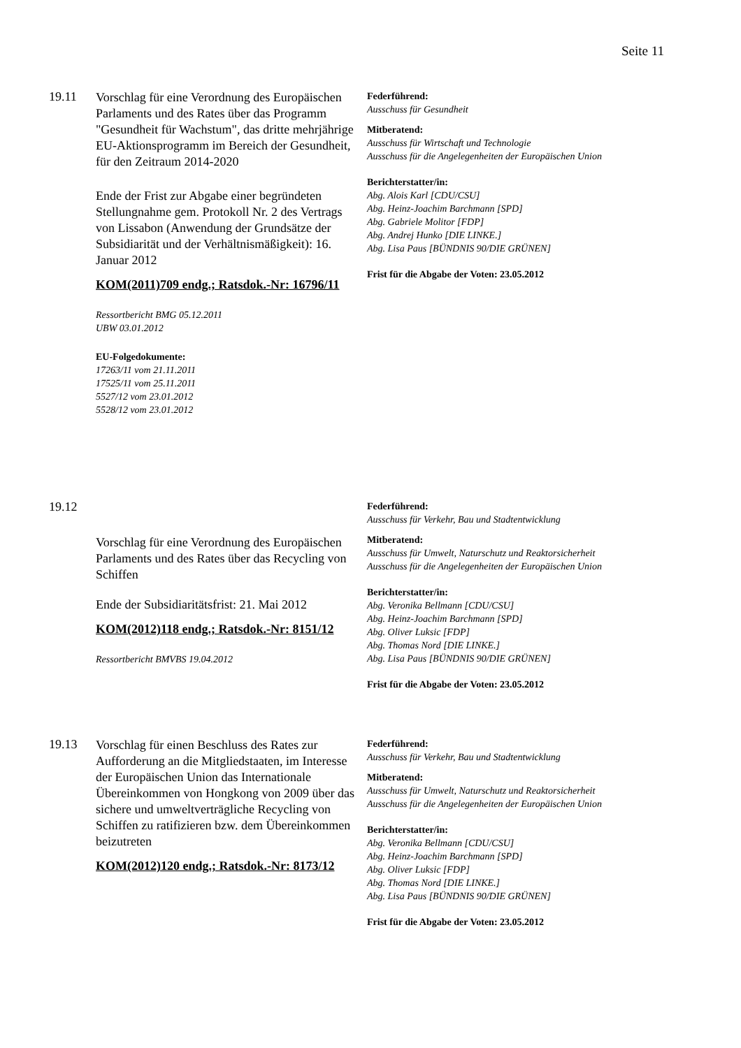Seite 11
19.11
Vorschlag für eine Verordnung des Europäischen Parlaments und des Rates über das Programm "Gesundheit für Wachstum", das dritte mehrjährige EU-Aktionsprogramm im Bereich der Gesundheit, für den Zeitraum 2014-2020
Ende der Frist zur Abgabe einer begründeten Stellungnahme gem. Protokoll Nr. 2 des Vertrags von Lissabon (Anwendung der Grundsätze der Subsidiarität und der Verhältnismäßigkeit): 16. Januar 2012
KOM(2011)709 endg.; Ratsdok.-Nr: 16796/11
Ressortbericht BMG 05.12.2011
UBW 03.01.2012
EU-Folgedokumente:
17263/11 vom 21.11.2011
17525/11 vom 25.11.2011
5527/12 vom 23.01.2012
5528/12 vom 23.01.2012
Federführend:
Ausschuss für Gesundheit
Mitberatend:
Ausschuss für Wirtschaft und Technologie
Ausschuss für die Angelegenheiten der Europäischen Union
Berichterstatter/in:
Abg. Alois Karl [CDU/CSU]
Abg. Heinz-Joachim Barchmann [SPD]
Abg. Gabriele Molitor [FDP]
Abg. Andrej Hunko [DIE LINKE.]
Abg. Lisa Paus [BÜNDNIS 90/DIE GRÜNEN]
Frist für die Abgabe der Voten: 23.05.2012
19.12
Vorschlag für eine Verordnung des Europäischen Parlaments und des Rates über das Recycling von Schiffen
Ende der Subsidiaritätsfrist: 21. Mai 2012
KOM(2012)118 endg.; Ratsdok.-Nr: 8151/12
Ressortbericht BMVBS 19.04.2012
Federführend:
Ausschuss für Verkehr, Bau und Stadtentwicklung
Mitberatend:
Ausschuss für Umwelt, Naturschutz und Reaktorsicherheit
Ausschuss für die Angelegenheiten der Europäischen Union
Berichterstatter/in:
Abg. Veronika Bellmann [CDU/CSU]
Abg. Heinz-Joachim Barchmann [SPD]
Abg. Oliver Luksic [FDP]
Abg. Thomas Nord [DIE LINKE.]
Abg. Lisa Paus [BÜNDNIS 90/DIE GRÜNEN]
Frist für die Abgabe der Voten: 23.05.2012
19.13
Vorschlag für einen Beschluss des Rates zur Aufforderung an die Mitgliedstaaten, im Interesse der Europäischen Union das Internationale Übereinkommen von Hongkong von 2009 über das sichere und umweltverträgliche Recycling von Schiffen zu ratifizieren bzw. dem Übereinkommen beizutreten
KOM(2012)120 endg.; Ratsdok.-Nr: 8173/12
Federführend:
Ausschuss für Verkehr, Bau und Stadtentwicklung
Mitberatend:
Ausschuss für Umwelt, Naturschutz und Reaktorsicherheit
Ausschuss für die Angelegenheiten der Europäischen Union
Berichterstatter/in:
Abg. Veronika Bellmann [CDU/CSU]
Abg. Heinz-Joachim Barchmann [SPD]
Abg. Oliver Luksic [FDP]
Abg. Thomas Nord [DIE LINKE.]
Abg. Lisa Paus [BÜNDNIS 90/DIE GRÜNEN]
Frist für die Abgabe der Voten: 23.05.2012